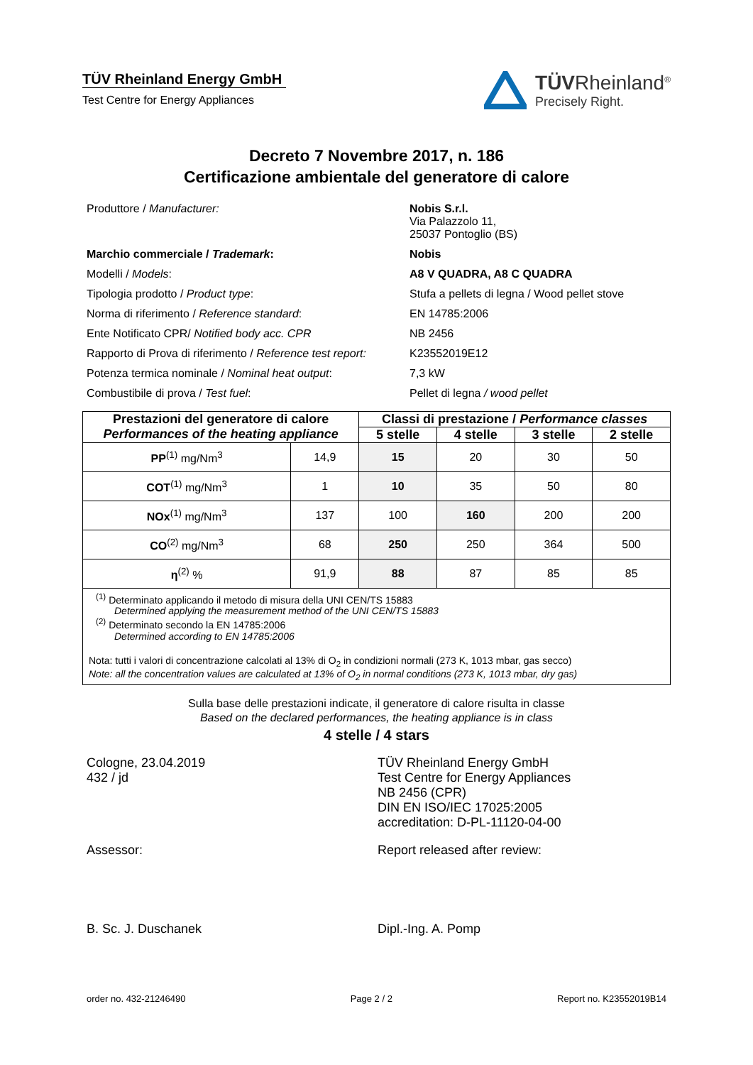TÜV Rheinland Energy GmbH
Test Centre for Energy Appliances
TÜVRheinland<sup>®</sup>
Precisely Right.
Decreto 7 Novembre 2017, n. 186
Certificazione ambientale del generatore di calore
Produttore / Manufacturer:
Nobis S.r.l.
Via Palazzolo 11,
25037 Pontoglio (BS)
Marchio commerciale / Trademark:
Nobis
Modelli / Models:
A8 V QUADRA, A8 C QUADRA
Tipologia prodotto / Product type:
Stufa a pellets di legna / Wood pellet stove
Norma di riferimento / Reference standard:
EN 14785:2006
Ente Notificato CPR/ Notified body acc. CPR
NB 2456
Rapporto di Prova di riferimento / Reference test report:
K23552019E12
Potenza termica nominale / Nominal heat output:
7,3 kW
Combustibile di prova / Test fuel:
Pellet di legna / wood pellet
| Prestazioni del generatore di calore Performances of the heating appliance | | Classi di prestazione / Performance classes | | | |
| --- | --- | --- | --- | --- | --- |
| | | 5 stelle | 4 stelle | 3 stelle | 2 stelle |
| PP<sup>(1)</sup> mg/Nm<sup>3</sup> | 14,9 | 15 | 20 | 30 | 50 |
| COT<sup>(1)</sup> mg/Nm<sup>3</sup> | 1 | 10 | 35 | 50 | 80 |
| NOx<sup>(1)</sup> mg/Nm<sup>3</sup> | 137 | 100 | 160 | 200 | 200 |
| CO<sup>(2)</sup> mg/Nm<sup>3</sup> | 68 | 250 | 250 | 364 | 500 |
| η<sup>(2)</sup> % | 91,9 | 88 | 87 | 85 | 85 |
<sup>(1)</sup> Determinato applicando il metodo di misura della UNI CEN/TS 15883
Determined applying the measurement method of the UNI CEN/TS 15883
<sup>(2)</sup> Determinato secondo la EN 14785:2006
Determined according to EN 14785:2006
Nota: tutti i valori di concentrazione calcolati al 13% di O<sub>2</sub> in condizioni normali (273 K, 1013 mbar, gas secco)
Note: all the concentration values are calculated at 13% of O<sub>2</sub> in normal conditions (273 K, 1013 mbar, dry gas)
Sulla base delle prestazioni indicate, il generatore di calore risulta in classe
Based on the declared performances, the heating appliance is in class
4 stelle / 4 stars
Cologne, 23.04.2019
432 / jd
TÜV Rheinland Energy GmbH
Test Centre for Energy Appliances
NB 2456 (CPR)
DIN EN ISO/IEC 17025:2005
accreditation: D-PL-11120-04-00
Assessor:
B. Sc. J. Duschanek
Report released after review:
Dipl.-Ing. A. Pomp
order no. 432-21246490 Page 2 / 2 Report no. K23552019B14